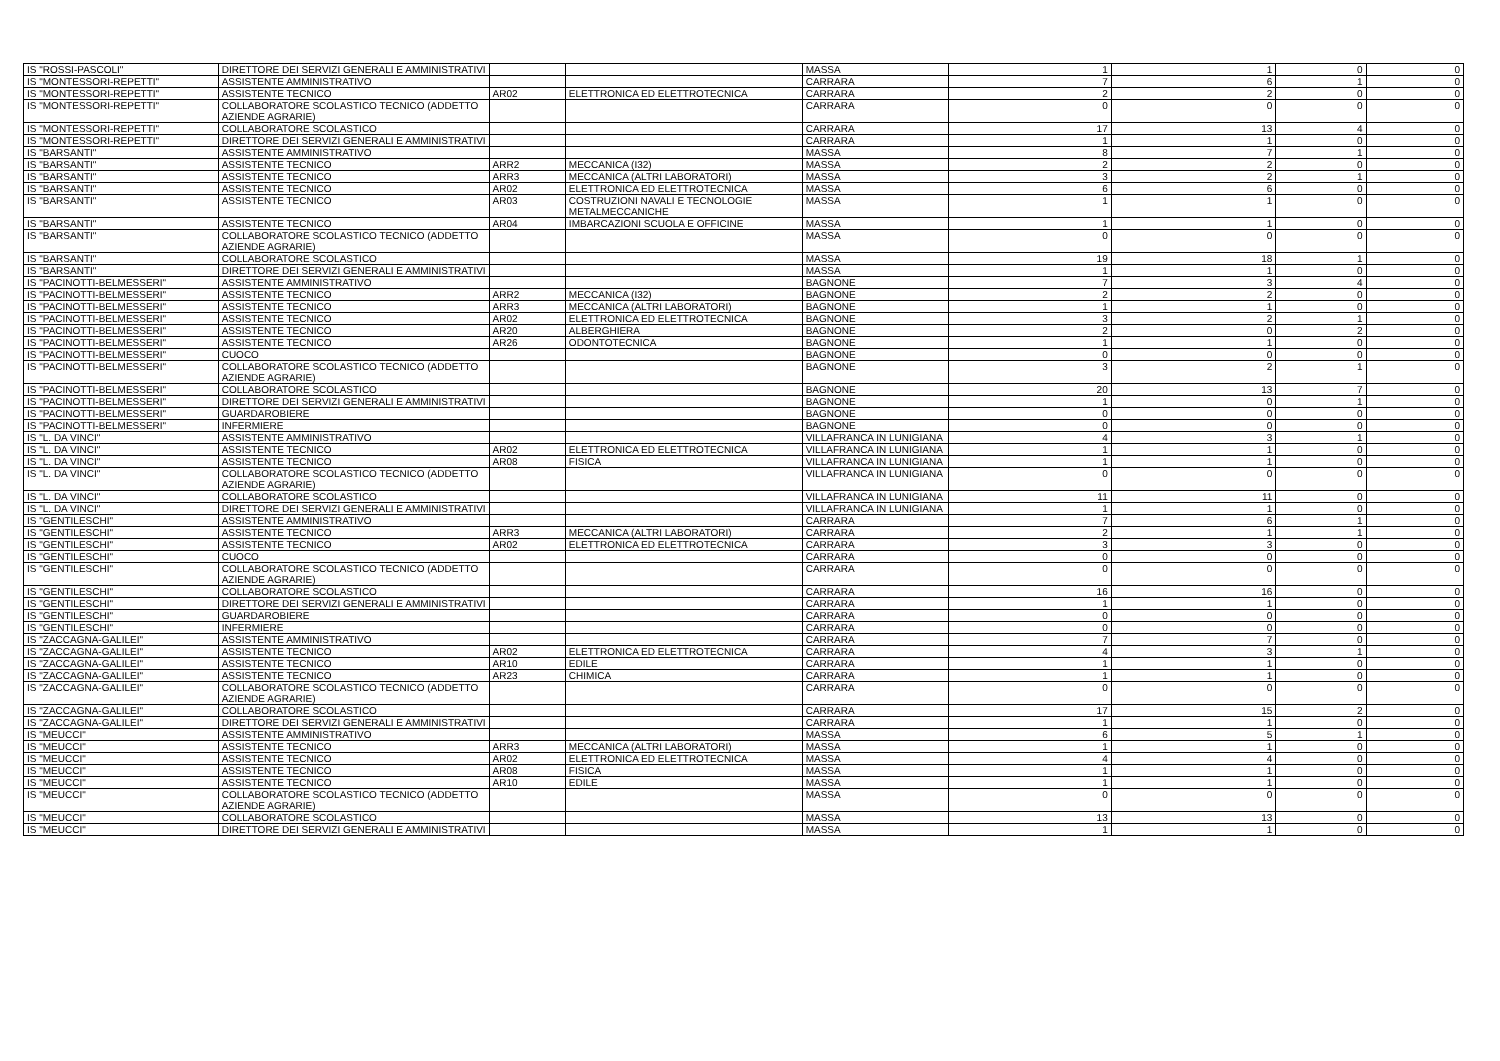| IS "ROSSI-PASCOLI" | DIRETTORE DEI SERVIZI GENERALI E AMMINISTRATIVI | | | MASSA | 1 | 1 | 0 | 0 |
| IS "MONTESSORI-REPETTI" | ASSISTENTE AMMINISTRATIVO | | | CARRARA | 7 | 6 | 1 | 0 |
| IS "MONTESSORI-REPETTI" | ASSISTENTE TECNICO | AR02 | ELETTRONICA ED ELETTROTECNICA | CARRARA | 2 | 2 | 0 | 0 |
| IS "MONTESSORI-REPETTI" | COLLABORATORE SCOLASTICO TECNICO (ADDETTO AZIENDE AGRARIE) | | | CARRARA | 0 | 0 | 0 | 0 |
| IS "MONTESSORI-REPETTI" | COLLABORATORE SCOLASTICO | | | CARRARA | 17 | 13 | 4 | 0 |
| IS "MONTESSORI-REPETTI" | DIRETTORE DEI SERVIZI GENERALI E AMMINISTRATIVI | | | CARRARA | 1 | 1 | 0 | 0 |
| IS "BARSANTI" | ASSISTENTE AMMINISTRATIVO | | | MASSA | 8 | 7 | 1 | 0 |
| IS "BARSANTI" | ASSISTENTE TECNICO | ARR2 | MECCANICA (I32) | MASSA | 2 | 2 | 0 | 0 |
| IS "BARSANTI" | ASSISTENTE TECNICO | ARR3 | MECCANICA (ALTRI LABORATORI) | MASSA | 3 | 2 | 1 | 0 |
| IS "BARSANTI" | ASSISTENTE TECNICO | AR02 | ELETTRONICA ED ELETTROTECNICA | MASSA | 6 | 6 | 0 | 0 |
| IS "BARSANTI" | ASSISTENTE TECNICO | AR03 | COSTRUZIONI NAVALI E TECNOLOGIE METALMECCANICHE | MASSA | 1 | 1 | 0 | 0 |
| IS "BARSANTI" | ASSISTENTE TECNICO | AR04 | IMBARCAZIONI SCUOLA E OFFICINE | MASSA | 1 | 1 | 0 | 0 |
| IS "BARSANTI" | COLLABORATORE SCOLASTICO TECNICO (ADDETTO AZIENDE AGRARIE) | | | MASSA | 0 | 0 | 0 | 0 |
| IS "BARSANTI" | COLLABORATORE SCOLASTICO | | | MASSA | 19 | 18 | 1 | 0 |
| IS "BARSANTI" | DIRETTORE DEI SERVIZI GENERALI E AMMINISTRATIVI | | | MASSA | 1 | 1 | 0 | 0 |
| IS "PACINOTTI-BELMESSERI" | ASSISTENTE AMMINISTRATIVO | | | BAGNONE | 7 | 3 | 4 | 0 |
| IS "PACINOTTI-BELMESSERI" | ASSISTENTE TECNICO | ARR2 | MECCANICA (I32) | BAGNONE | 2 | 2 | 0 | 0 |
| IS "PACINOTTI-BELMESSERI" | ASSISTENTE TECNICO | ARR3 | MECCANICA (ALTRI LABORATORI) | BAGNONE | 1 | 1 | 0 | 0 |
| IS "PACINOTTI-BELMESSERI" | ASSISTENTE TECNICO | AR02 | ELETTRONICA ED ELETTROTECNICA | BAGNONE | 3 | 2 | 1 | 0 |
| IS "PACINOTTI-BELMESSERI" | ASSISTENTE TECNICO | AR20 | ALBERGHIERA | BAGNONE | 2 | 0 | 2 | 0 |
| IS "PACINOTTI-BELMESSERI" | ASSISTENTE TECNICO | AR26 | ODONTOTECNICA | BAGNONE | 1 | 1 | 0 | 0 |
| IS "PACINOTTI-BELMESSERI" | CUOCO | | | BAGNONE | 0 | 0 | 0 | 0 |
| IS "PACINOTTI-BELMESSERI" | COLLABORATORE SCOLASTICO TECNICO (ADDETTO AZIENDE AGRARIE) | | | BAGNONE | 3 | 2 | 1 | 0 |
| IS "PACINOTTI-BELMESSERI" | COLLABORATORE SCOLASTICO | | | BAGNONE | 20 | 13 | 7 | 0 |
| IS "PACINOTTI-BELMESSERI" | DIRETTORE DEI SERVIZI GENERALI E AMMINISTRATIVI | | | BAGNONE | 1 | 0 | 1 | 0 |
| IS "PACINOTTI-BELMESSERI" | GUARDAROBIERE | | | BAGNONE | 0 | 0 | 0 | 0 |
| IS "PACINOTTI-BELMESSERI" | INFERMIERE | | | BAGNONE | 0 | 0 | 0 | 0 |
| IS "L. DA VINCI" | ASSISTENTE AMMINISTRATIVO | | | VILLAFRANCA IN LUNIGIANA | 4 | 3 | 1 | 0 |
| IS "L. DA VINCI" | ASSISTENTE TECNICO | AR02 | ELETTRONICA ED ELETTROTECNICA | VILLAFRANCA IN LUNIGIANA | 1 | 1 | 0 | 0 |
| IS "L. DA VINCI" | ASSISTENTE TECNICO | AR08 | FISICA | VILLAFRANCA IN LUNIGIANA | 1 | 1 | 0 | 0 |
| IS "L. DA VINCI" | COLLABORATORE SCOLASTICO TECNICO (ADDETTO AZIENDE AGRARIE) | | | VILLAFRANCA IN LUNIGIANA | 0 | 0 | 0 | 0 |
| IS "L. DA VINCI" | COLLABORATORE SCOLASTICO | | | VILLAFRANCA IN LUNIGIANA | 11 | 11 | 0 | 0 |
| IS "L. DA VINCI" | DIRETTORE DEI SERVIZI GENERALI E AMMINISTRATIVI | | | VILLAFRANCA IN LUNIGIANA | 1 | 1 | 0 | 0 |
| IS "GENTILESCHI" | ASSISTENTE AMMINISTRATIVO | | | CARRARA | 7 | 6 | 1 | 0 |
| IS "GENTILESCHI" | ASSISTENTE TECNICO | ARR3 | MECCANICA (ALTRI LABORATORI) | CARRARA | 2 | 1 | 1 | 0 |
| IS "GENTILESCHI" | ASSISTENTE TECNICO | AR02 | ELETTRONICA ED ELETTROTECNICA | CARRARA | 3 | 3 | 0 | 0 |
| IS "GENTILESCHI" | CUOCO | | | CARRARA | 0 | 0 | 0 | 0 |
| IS "GENTILESCHI" | COLLABORATORE SCOLASTICO TECNICO (ADDETTO AZIENDE AGRARIE) | | | CARRARA | 0 | 0 | 0 | 0 |
| IS "GENTILESCHI" | COLLABORATORE SCOLASTICO | | | CARRARA | 16 | 16 | 0 | 0 |
| IS "GENTILESCHI" | DIRETTORE DEI SERVIZI GENERALI E AMMINISTRATIVI | | | CARRARA | 1 | 1 | 0 | 0 |
| IS "GENTILESCHI" | GUARDAROBIERE | | | CARRARA | 0 | 0 | 0 | 0 |
| IS "GENTILESCHI" | INFERMIERE | | | CARRARA | 0 | 0 | 0 | 0 |
| IS "ZACCAGNA-GALILEI" | ASSISTENTE AMMINISTRATIVO | | | CARRARA | 7 | 7 | 0 | 0 |
| IS "ZACCAGNA-GALILEI" | ASSISTENTE TECNICO | AR02 | ELETTRONICA ED ELETTROTECNICA | CARRARA | 4 | 3 | 1 | 0 |
| IS "ZACCAGNA-GALILEI" | ASSISTENTE TECNICO | AR10 | EDILE | CARRARA | 1 | 1 | 0 | 0 |
| IS "ZACCAGNA-GALILEI" | ASSISTENTE TECNICO | AR23 | CHIMICA | CARRARA | 1 | 1 | 0 | 0 |
| IS "ZACCAGNA-GALILEI" | COLLABORATORE SCOLASTICO TECNICO (ADDETTO AZIENDE AGRARIE) | | | CARRARA | 0 | 0 | 0 | 0 |
| IS "ZACCAGNA-GALILEI" | COLLABORATORE SCOLASTICO | | | CARRARA | 17 | 15 | 2 | 0 |
| IS "ZACCAGNA-GALILEI" | DIRETTORE DEI SERVIZI GENERALI E AMMINISTRATIVI | | | CARRARA | 1 | 1 | 0 | 0 |
| IS "MEUCCI" | ASSISTENTE AMMINISTRATIVO | | | MASSA | 6 | 5 | 1 | 0 |
| IS "MEUCCI" | ASSISTENTE TECNICO | ARR3 | MECCANICA (ALTRI LABORATORI) | MASSA | 1 | 1 | 0 | 0 |
| IS "MEUCCI" | ASSISTENTE TECNICO | AR02 | ELETTRONICA ED ELETTROTECNICA | MASSA | 4 | 4 | 0 | 0 |
| IS "MEUCCI" | ASSISTENTE TECNICO | AR08 | FISICA | MASSA | 1 | 1 | 0 | 0 |
| IS "MEUCCI" | ASSISTENTE TECNICO | AR10 | EDILE | MASSA | 1 | 1 | 0 | 0 |
| IS "MEUCCI" | COLLABORATORE SCOLASTICO TECNICO (ADDETTO AZIENDE AGRARIE) | | | MASSA | 0 | 0 | 0 | 0 |
| IS "MEUCCI" | COLLABORATORE SCOLASTICO | | | MASSA | 13 | 13 | 0 | 0 |
| IS "MEUCCI" | DIRETTORE DEI SERVIZI GENERALI E AMMINISTRATIVI | | | MASSA | 1 | 1 | 0 | 0 |